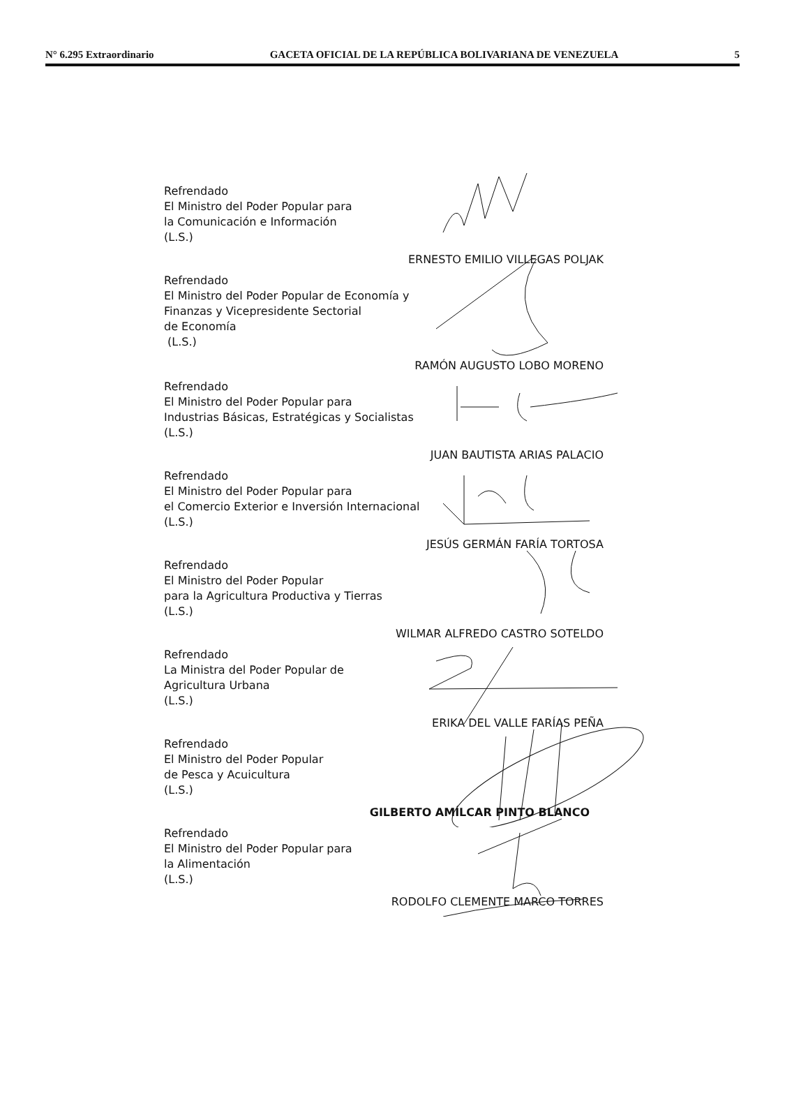N° 6.295 Extraordinario GACETA OFICIAL DE LA REPÚBLICA BOLIVARIANA DE VENEZUELA 5
Refrendado
El Ministro del Poder Popular para
la Comunicación e Información
(L.S.)
ERNESTO EMILIO VILLEGAS POLJAK
Refrendado
El Ministro del Poder Popular de Economía y
Finanzas y Vicepresidente Sectorial
de Economía
(L.S.)
RAMÓN AUGUSTO LOBO MORENO
Refrendado
El Ministro del Poder Popular para
Industrias Básicas, Estratégicas y Socialistas
(L.S.)
JUAN BAUTISTA ARIAS PALACIO
Refrendado
El Ministro del Poder Popular para
el Comercio Exterior e Inversión Internacional
(L.S.)
JESÚS GERMÁN FARÍA TORTOSA
Refrendado
El Ministro del Poder Popular
para la Agricultura Productiva y Tierras
(L.S.)
WILMAR ALFREDO CASTRO SOTELDO
Refrendado
La Ministra del Poder Popular de
Agricultura Urbana
(L.S.)
ERIKA DEL VALLE FARÍAS PEÑA
Refrendado
El Ministro del Poder Popular
de Pesca y Acuicultura
(L.S.)
GILBERTO AMÍLCAR PINTO BLANCO
Refrendado
El Ministro del Poder Popular para
la Alimentación
(L.S.)
RODOLFO CLEMENTE MARCO TORRES